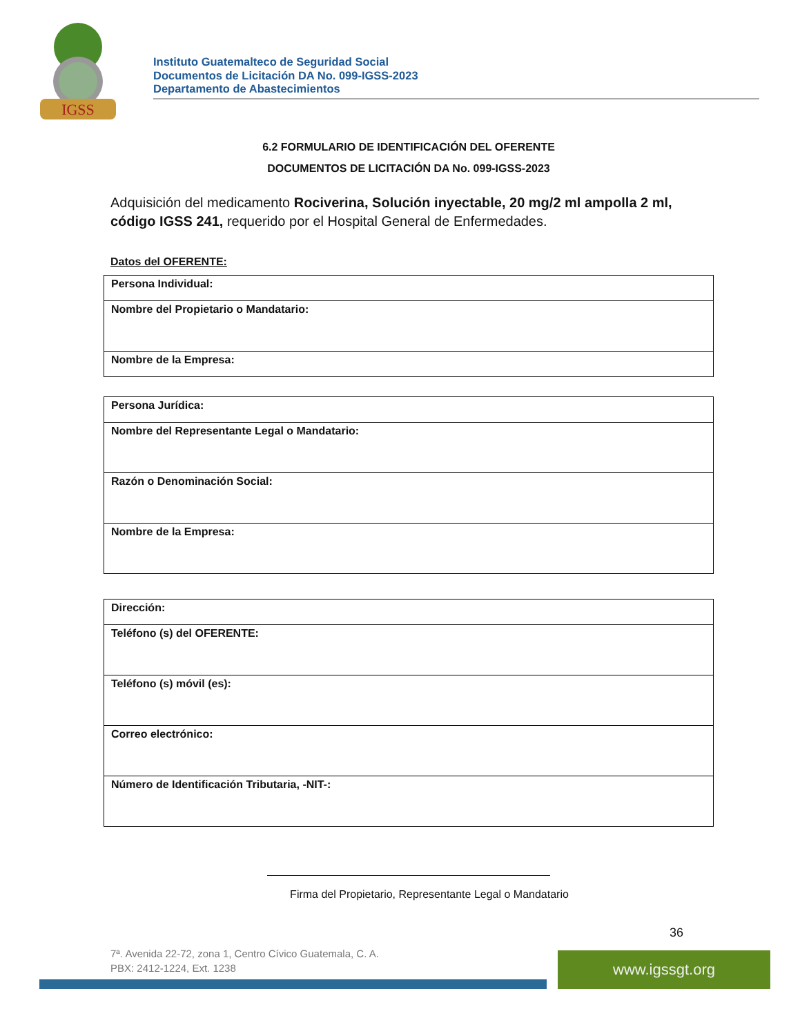IGSS
Instituto Guatemalteco de Seguridad Social
Documentos de Licitación DA No. 099-IGSS-2023
Departamento de Abastecimientos
6.2 FORMULARIO DE IDENTIFICACIÓN DEL OFERENTE
DOCUMENTOS DE LICITACIÓN DA No. 099-IGSS-2023
Adquisición del medicamento Rociverina, Solución inyectable, 20 mg/2 ml ampolla 2 ml, código IGSS 241, requerido por el Hospital General de Enfermedades.
Datos del OFERENTE:
| Persona Individual: |
| Nombre del Propietario o Mandatario: |
| Nombre de la Empresa: |
| Persona Jurídica: |
| Nombre del Representante Legal o Mandatario: |
| Razón o Denominación Social: |
| Nombre de la Empresa: |
| Dirección: |
| Teléfono (s) del OFERENTE: |
| Teléfono (s) móvil (es): |
| Correo electrónico: |
| Número de Identificación Tributaria, -NIT-: |
Firma del Propietario, Representante Legal o Mandatario
36
7ª. Avenida 22-72, zona 1, Centro Cívico Guatemala, C. A.
PBX: 2412-1224, Ext. 1238
www.igssgt.org